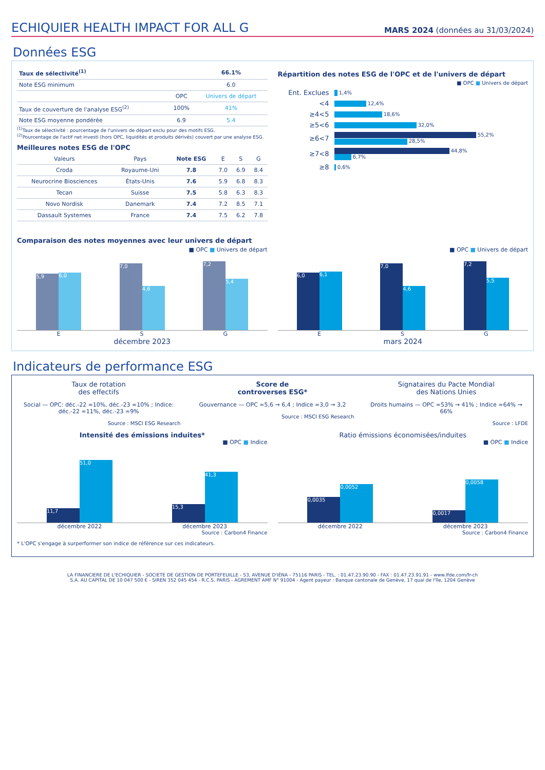ECHIQUIER HEALTH IMPACT FOR ALL G
MARS 2024 (données au 31/03/2024)
Données ESG
| Taux de sélectivité<sup>(1)</sup> | | 66.1% |
| Note ESG minimum | | 6.0 |
| | OPC | Univers de départ |
| Taux de couverture de l'analyse ESG<sup>(2)</sup> | 100% | 41% |
| Note ESG moyenne pondérée | 6.9 | 5.4 |
<sup>(1)</sup> Taux de sélectivité : pourcentage de l'univers de départ exclu pour des motifs ESG.
<sup>(2)</sup> Pourcentage de l'actif net investi (hors OPC, liquidités et produits dérivés) couvert par une analyse ESG.
Meilleures notes ESG de l'OPC
| Valeurs | Pays | Note ESG | E | S | G |
| --- | --- | --- | --- | --- | --- |
| Croda | Royaume-Uni | 7.8 | 7.0 | 6.9 | 8.4 |
| Neurocrine Biosciences | États-Unis | 7.6 | 5.9 | 6.8 | 8.3 |
| Tecan | Suisse | 7.5 | 5.8 | 6.3 | 8.3 |
| Novo Nordisk | Danemark | 7.4 | 7.2 | 8.5 | 7.1 |
| Dassault Systemes | France | 7.4 | 7.5 | 6.2 | 7.8 |
Répartition des notes ESG de l'OPC et de l'univers de départ
■ OPC ■ Univers de départ
Ent. Exclues 1,4%
<4 12,4%
≥4<5 18,6%
≥5<6 32,0%
≥6<7 55,2%
28,5%
≥7<8 44,8%
6,7%
≥8 0,6%
Comparaison des notes moyennes avec leur univers de départ
■ OPC ■ Univers de départ
5,9
6,0
7,0
4,6
7,2
5,4
E S G
décembre 2023
■ OPC ■ Univers de départ
6,0
6,1
7,0
4,6
7,2
5,5
E S G
mars 2024
Indicateurs de performance ESG
Taux de rotation
des effectifs
Social — OPC: déc.-22 ≈10%, déc.-23 ≈10% ; Indice: déc.-22 ≈11%, déc.-23 ≈9%
Source : MSCI ESG Research
Score de
controverses ESG*
Gouvernance — OPC ≈5,6 → 6,4 ; Indice ≈3,0 → 3,2
Source : MSCI ESG Research
Signataires du Pacte Mondial
des Nations Unies
Droits humains — OPC ≈53% → 41% ; Indice ≈64% → 66%
Source : LFDE
Intensité des émissions induites*
■ OPC ■ Indice
11,7
51,0
15,3
41,3
décembre 2022 décembre 2023
Source : Carbon4 Finance
Ratio émissions économisées/induites
■ OPC ■ Indice
0,0035
0,0052
0,0017
0,0058
décembre 2022 décembre 2023
Source : Carbon4 Finance
* L'OPC s'engage à surperformer son indice de référence sur ces indicateurs.
LA FINANCIERE DE L'ECHIQUIER - SOCIETE DE GESTION DE PORTEFEUILLE - 53, AVENUE D'IÉNA - 75116 PARIS - TEL. : 01.47.23.90.90 - FAX : 01.47.23.91.91 - www.lfde.com/fr-ch
S.A. AU CAPITAL DE 10 047 500 € - SIREN 352 045 454 - R.C.S. PARIS - AGREMENT AMF N° 91004 - Agent payeur : Banque cantonale de Genève, 17 quai de l'île, 1204 Genève